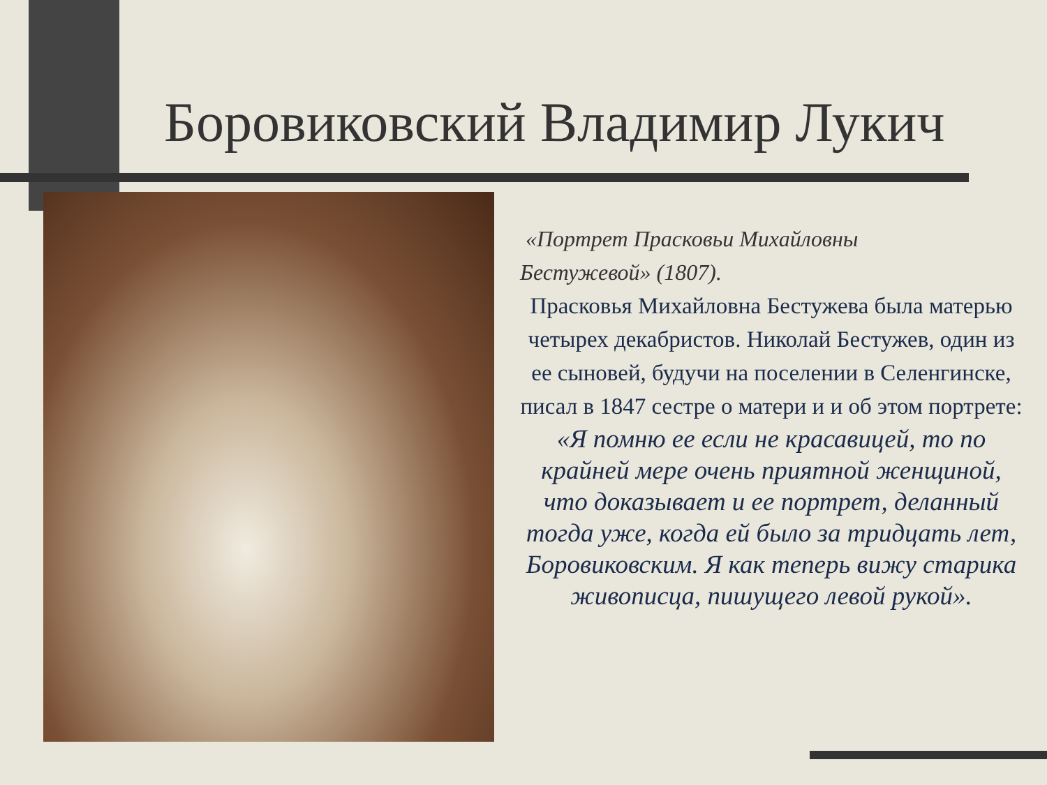Боровиковский Владимир Лукич
«Портрет Прасковьи Михайловны
Бестужевой» (1807).
Прасковья Михайловна Бестужева была матерью четырех декабристов. Николай Бестужев, один из ее сыновей, будучи на поселении в Селенгинске, писал в 1847 сестре о матери и и об этом портрете:
«Я помню ее если не красавицей, то по крайней мере очень приятной женщиной, что доказывает и ее портрет, деланный тогда уже, когда ей было за тридцать лет, Боровиковским. Я как теперь вижу старика живописца, пишущего левой рукой».